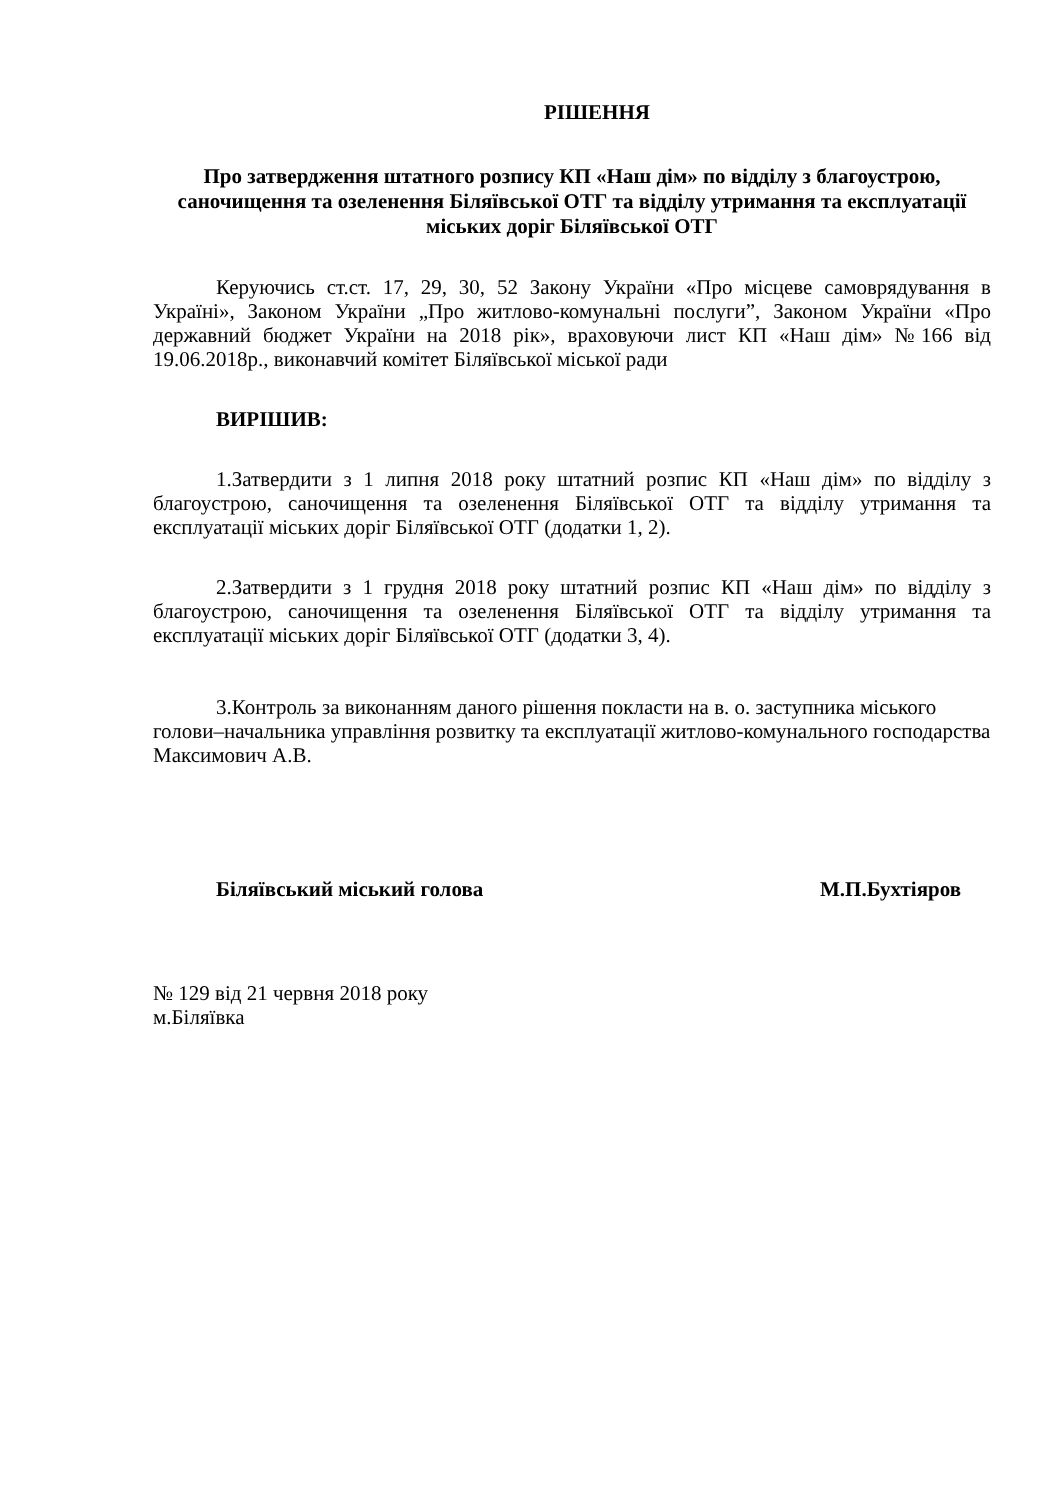РІШЕННЯ
Про затвердження штатного розпису КП «Наш дім» по відділу з благоустрою, саночищення та озеленення Біляївської ОТГ та відділу утримання та експлуатації міських доріг Біляївської ОТГ
Керуючись ст.ст. 17, 29, 30, 52 Закону України «Про місцеве самоврядування в Україні», Законом України „Про житлово-комунальні послуги”, Законом України «Про державний бюджет України на 2018 рік», враховуючи лист КП «Наш дім» №166 від 19.06.2018р., виконавчий комітет Біляївської міської ради
ВИРІШИВ:
1.Затвердити з 1 липня 2018 року штатний розпис КП «Наш дім» по відділу з благоустрою, саночищення та озеленення Біляївської ОТГ та відділу утримання та експлуатації міських доріг Біляївської ОТГ (додатки 1, 2).
2.Затвердити з 1 грудня 2018 року штатний розпис КП «Наш дім» по відділу з благоустрою, саночищення та озеленення Біляївської ОТГ та відділу утримання та експлуатації міських доріг Біляївської ОТГ (додатки 3, 4).
3.Контроль за виконанням даного рішення покласти на в. о. заступника міського голови–начальника управління розвитку та експлуатації житлово-комунального господарства Максимович А.В.
Біляївський міський голова М.П.Бухтіяров
№ 129 від 21 червня 2018 року
м.Біляївка